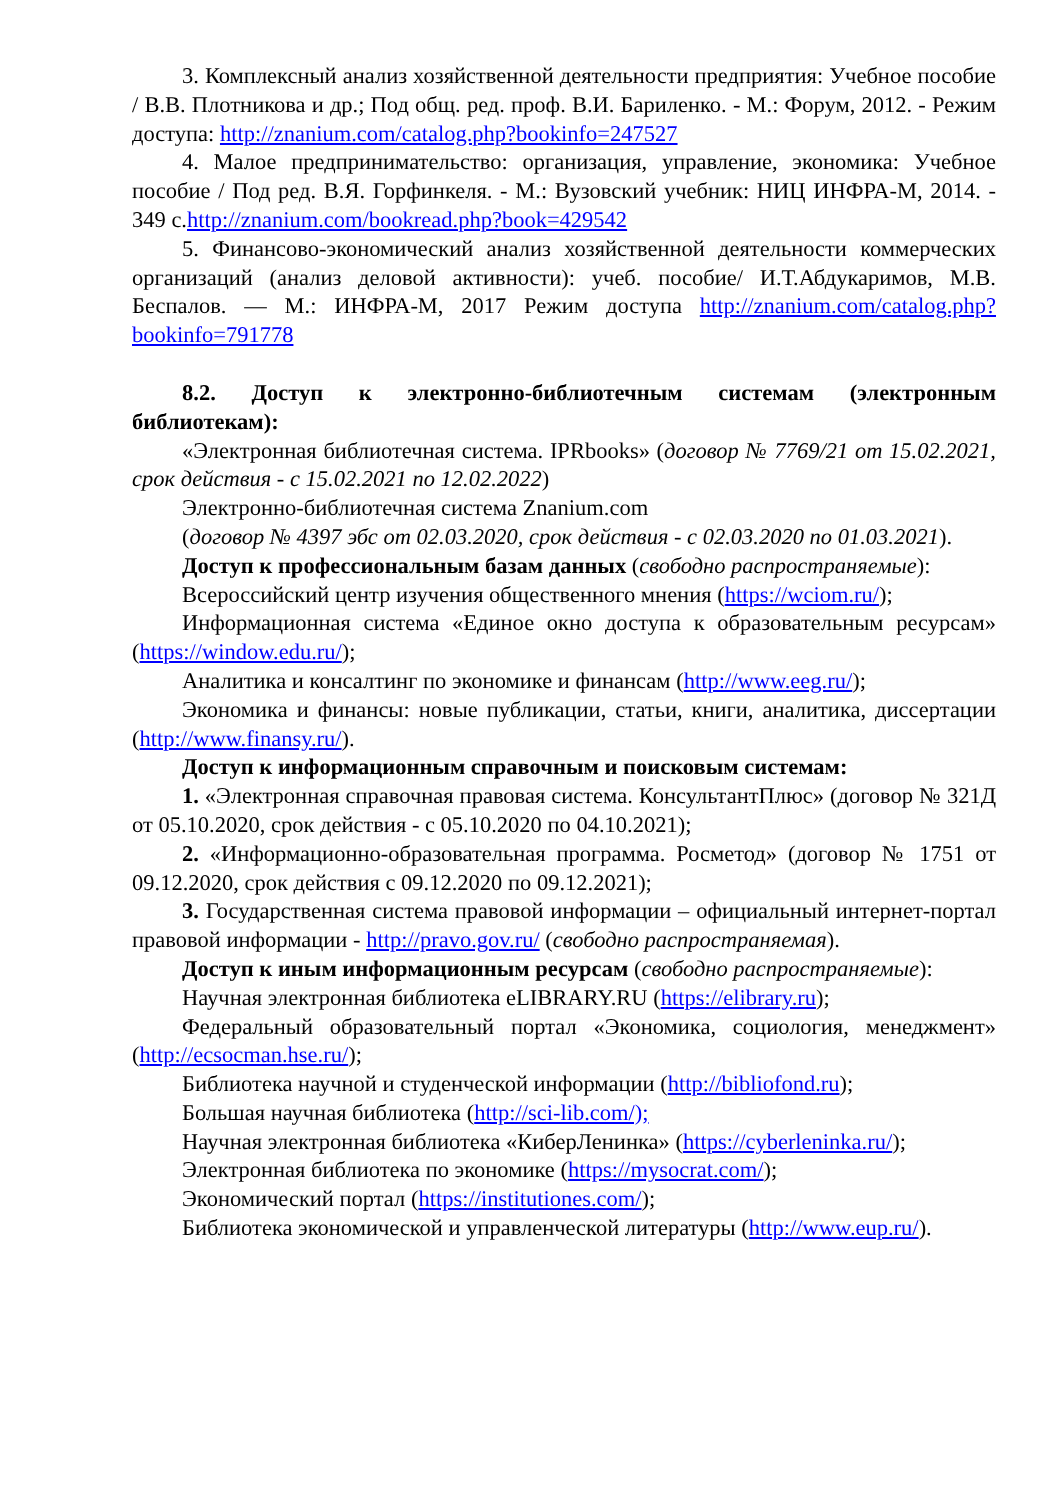3. Комплексный анализ хозяйственной деятельности предприятия: Учебное пособие / В.В. Плотникова и др.; Под общ. ред. проф. В.И. Бариленко. - М.: Форум, 2012. - Режим доступа: http://znanium.com/catalog.php?bookinfo=247527
4. Малое предпринимательство: организация, управление, экономика: Учебное пособие / Под ред. В.Я. Горфинкеля. - М.: Вузовский учебник: НИЦ ИНФРА-М, 2014. - 349 с.http://znanium.com/bookread.php?book=429542
5. Финансово-экономический анализ хозяйственной деятельности коммерческих организаций (анализ деловой активности): учеб. пособие/ И.Т.Абдукаримов, М.В. Беспалов. — М.: ИНФРА-М, 2017 Режим доступа http://znanium.com/catalog.php?bookinfo=791778
8.2. Доступ к электронно-библиотечным системам (электронным библиотекам):
«Электронная библиотечная система. IPRbooks» (договор № 7769/21 от 15.02.2021, срок действия - с 15.02.2021 по 12.02.2022)
Электронно-библиотечная система Znanium.com
(договор № 4397 эбс от 02.03.2020, срок действия - с 02.03.2020 по 01.03.2021).
Доступ к профессиональным базам данных (свободно распространяемые):
Всероссийский центр изучения общественного мнения (https://wciom.ru/);
Информационная система «Единое окно доступа к образовательным ресурсам» (https://window.edu.ru/);
Аналитика и консалтинг по экономике и финансам (http://www.eeg.ru/);
Экономика и финансы: новые публикации, статьи, книги, аналитика, диссертации (http://www.finansy.ru/).
Доступ к информационным справочным и поисковым системам:
1. «Электронная справочная правовая система. КонсультантПлюс» (договор № 321Д от 05.10.2020, срок действия - с 05.10.2020 по 04.10.2021);
2. «Информационно-образовательная программа. Росметод» (договор № 1751 от 09.12.2020, срок действия с 09.12.2020 по 09.12.2021);
3. Государственная система правовой информации – официальный интернет-портал правовой информации - http://pravo.gov.ru/ (свободно распространяемая).
Доступ к иным информационным ресурсам (свободно распространяемые):
Научная электронная библиотека eLIBRARY.RU (https://elibrary.ru);
Федеральный образовательный портал «Экономика, социология, менеджмент» (http://ecsocman.hse.ru/);
Библиотека научной и студенческой информации (http://bibliofond.ru);
Большая научная библиотека (http://sci-lib.com/);
Научная электронная библиотека «КиберЛенинка» (https://cyberleninka.ru/);
Электронная библиотека по экономике (https://mysocrat.com/);
Экономический портал (https://institutiones.com/);
Библиотека экономической и управленческой литературы (http://www.eup.ru/).